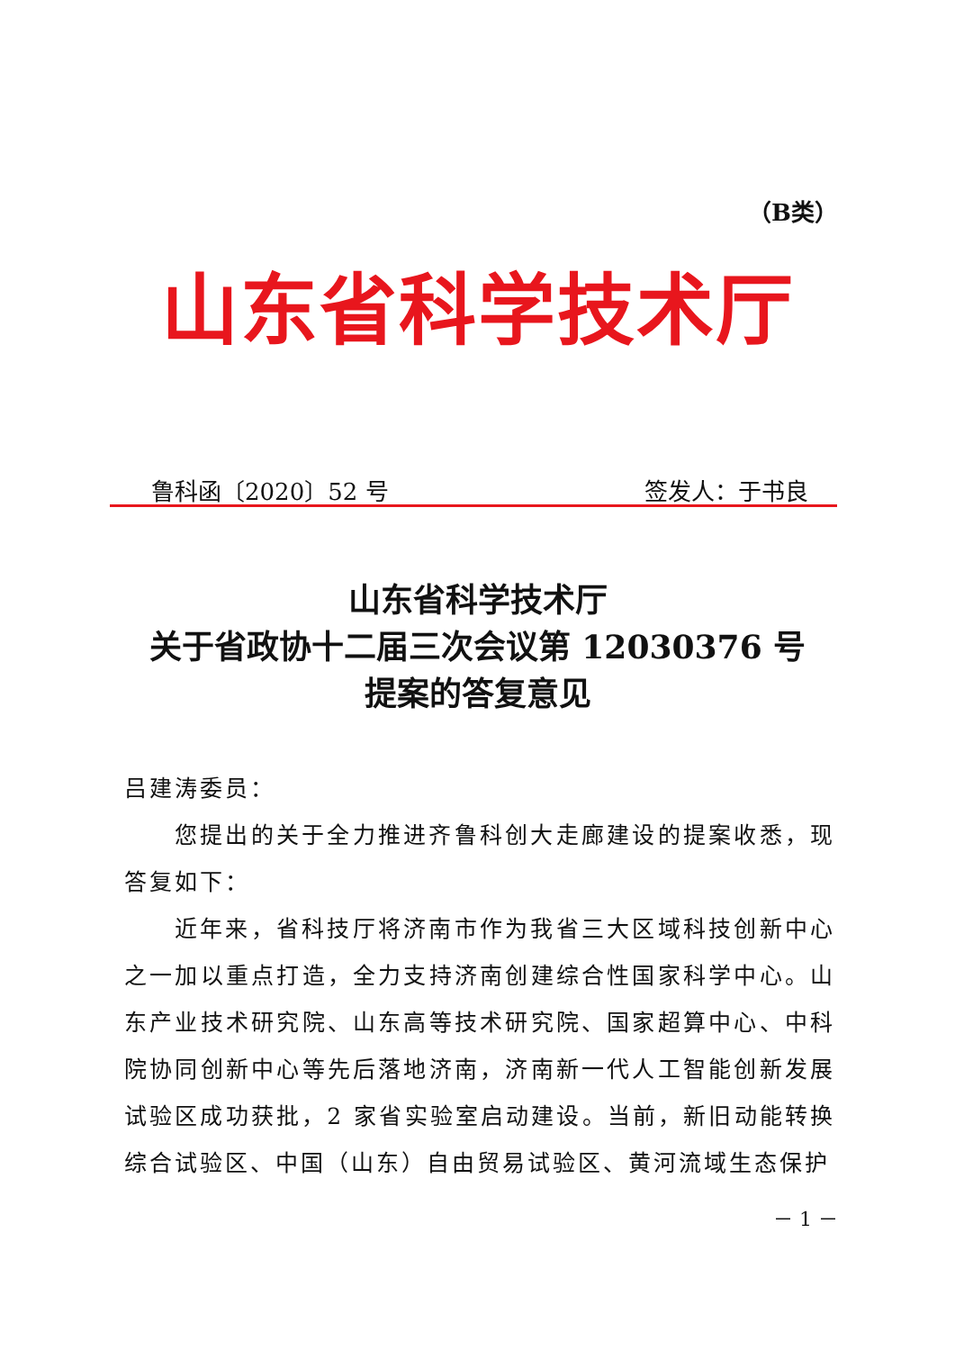（B类）
山东省科学技术厅
鲁科函〔2020〕52 号 签发人：于书良
山东省科学技术厅
关于省政协十二届三次会议第 12030376 号
提案的答复意见
吕建涛委员：
您提出的关于全力推进齐鲁科创大走廊建设的提案收悉，现答复如下：
近年来，省科技厅将济南市作为我省三大区域科技创新中心之一加以重点打造，全力支持济南创建综合性国家科学中心。山东产业技术研究院、山东高等技术研究院、国家超算中心、中科院协同创新中心等先后落地济南，济南新一代人工智能创新发展试验区成功获批，2 家省实验室启动建设。当前，新旧动能转换综合试验区、中国（山东）自由贸易试验区、黄河流域生态保护
－ 1 －